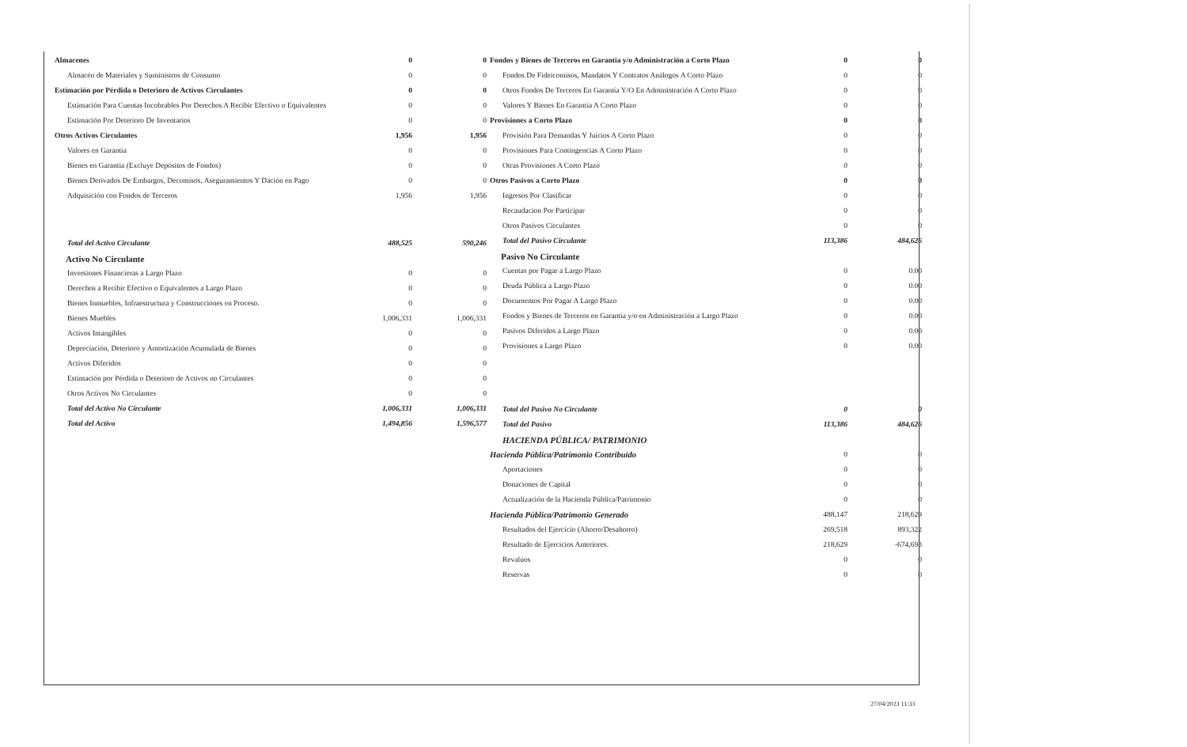| Almacenes | 0 | 0 |
| Almacén de Materiales y Suministros de Consumo | 0 | 0 |
| Estimación por Pérdida o Deterioro de Activos Circulantes | 0 | 0 |
| Estimación Para Cuentas Incobrables Por Derechos A Recibir Efectivo o Equivalentes | 0 | 0 |
| Estimación Por Deterioro De Inventarios | 0 | 0 |
| Otros Activos Circulantes | 1,956 | 1,956 |
| Valores en Garantía | 0 | 0 |
| Bienes en Garantia (Excluye Depósitos de Fondos) | 0 | 0 |
| Bienes Derivados De Embargos, Decomisos, Aseguramientos Y Dación en Pago | 0 | 0 |
| Adquisición con Fondos de Terceros | 1,956 | 1,956 |
| Total del Activo Circulante | 488,525 | 590,246 |
| Activo No Circulante | | |
| Inversiones Financieras a Largo Plazo | 0 | 0 |
| Derechos a Recibir Efectivo o Equivalentes a Largo Plazo | 0 | 0 |
| Bienes Inmuebles, Infraestructura y Construcciones en Proceso. | 0 | 0 |
| Bienes Muebles | 1,006,331 | 1,006,331 |
| Activos Intangibles | 0 | 0 |
| Depreciación, Deterioro y Amortización Acumulada de Bienes | 0 | 0 |
| Activos Diferidos | 0 | 0 |
| Estimación por Pérdida o Deterioro de Activos no Circulantes | 0 | 0 |
| Otros Activos No Circulantes | 0 | 0 |
| Total del Activo No Circulante | 1,006,331 | 1,006,331 |
| Total del Activo | 1,494,856 | 1,596,577 |
| Fondos y Bienes de Terceros en Garantia y/o Administración a Corto Plazo | 0 | 0 |
| Fondos De Fideicomisos, Mandatos Y Contratos Análogos A Corto Plazo | 0 | 0 |
| Otros Fondos De Terceros En Garantía Y/O En Administración A Corto Plazo | 0 | 0 |
| Valores Y Bienes En Garantía A Corto Plazo | 0 | 0 |
| Provisiones a Corto Plazo | 0 | 0 |
| Provisión Para Demandas Y Juicios A Corto Plazo | 0 | 0 |
| Provisiones Para Contingencias A Corto Plazo | 0 | 0 |
| Otras Provisiones A Corto Plazo | 0 | 0 |
| Otros Pasivos a Corto Plazo | 0 | 0 |
| Ingresos Por Clasificar | 0 | 0 |
| Recaudacion Por Participar | 0 | 0 |
| Otros Pasivos Circulantes | 0 | 0 |
| Total del Pasivo Circulante | 113,386 | 484,626 |
| Pasivo No Circulante | | |
| Cuentas por Pagar a Largo Plazo | 0 | 0.00 |
| Deuda Pública a Largo Plazo | 0 | 0.00 |
| Documentos Por Pagar A Largo Plazo | 0 | 0.00 |
| Fondos y Bienes de Terceros en Garantía y/o en Administración a Largo Plazo | 0 | 0.00 |
| Pasivos Diferidos a Largo Plazo | 0 | 0.00 |
| Provisiones a Largo Plazo | 0 | 0.00 |
| Total del Pasivo No Circulante | 0 | 0 |
| Total del Pasivo | 113,386 | 484,626 |
| HACIENDA PÚBLICA/ PATRIMONIO | | |
| Hacienda Pública/Patrimonio Contribuido | 0 | 0 |
| Aportaciones | 0 | 0 |
| Donaciones de Capital | 0 | 0 |
| Actualización de la Hacienda Pública/Patrimonio | 0 | 0 |
| Hacienda Pública/Patrimonio Generado | 488,147 | 218,629 |
| Resultados del Ejercicio (Ahorro/Desahorro) | 269,518 | 893,322 |
| Resultado de Ejercicios Anteriores. | 218,629 | -674,693 |
| Revalúos | 0 | 0 |
| Reservas | 0 | 0 |
27/04/2023 11:33